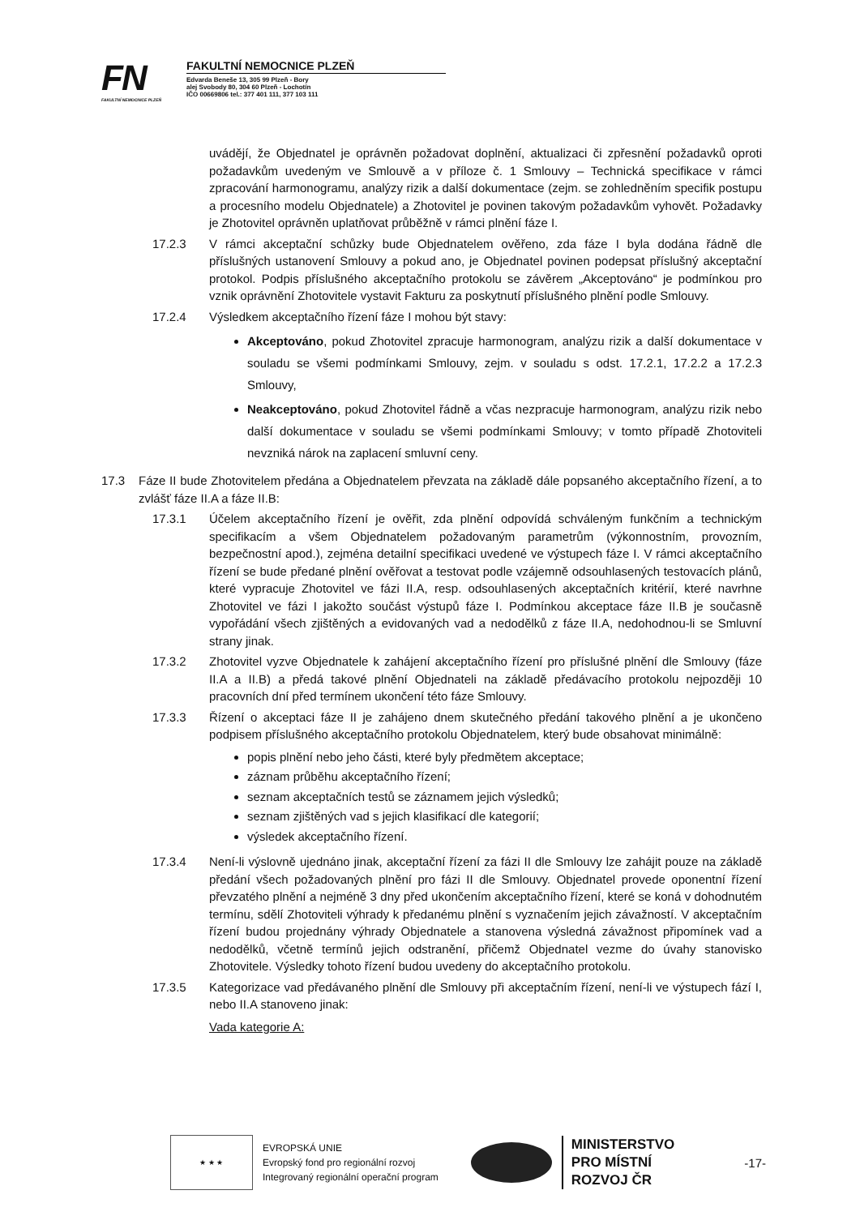FN
FAKULTNÍ NEMOCNICE PLZEŇ
FAKULTNÍ NEMOCNICE PLZEŇ
Edvarda Beneše 13, 305 99 Plzeň - Bory
alej Svobody 80, 304 60 Plzeň - Lochotín
IČO 00669806 tel.: 377 401 111, 377 103 111
uvádějí, že Objednatel je oprávněn požadovat doplnění, aktualizaci či zpřesnění požadavků oproti požadavkům uvedeným ve Smlouvě a v příloze č. 1 Smlouvy – Technická specifikace v rámci zpracování harmonogramu, analýzy rizik a další dokumentace (zejm. se zohledněním specifik postupu a procesního modelu Objednatele) a Zhotovitel je povinen takovým požadavkům vyhovět. Požadavky je Zhotovitel oprávněn uplatňovat průběžně v rámci plnění fáze I.
17.2.3 V rámci akceptační schůzky bude Objednatelem ověřeno, zda fáze I byla dodána řádně dle příslušných ustanovení Smlouvy a pokud ano, je Objednatel povinen podepsat příslušný akceptační protokol. Podpis příslušného akceptačního protokolu se závěrem „Akceptováno“ je podmínkou pro vznik oprávnění Zhotovitele vystavit Fakturu za poskytnutí příslušného plnění podle Smlouvy.
17.2.4 Výsledkem akceptačního řízení fáze I mohou být stavy:
Akceptováno, pokud Zhotovitel zpracuje harmonogram, analýzu rizik a další dokumentace v souladu se všemi podmínkami Smlouvy, zejm. v souladu s odst. 17.2.1, 17.2.2 a 17.2.3 Smlouvy,
Neakceptováno, pokud Zhotovitel řádně a včas nezpracuje harmonogram, analýzu rizik nebo další dokumentace v souladu se všemi podmínkami Smlouvy; v tomto případě Zhotoviteli nevzniká nárok na zaplacení smluvní ceny.
17.3 Fáze II bude Zhotovitelem předána a Objednatelem převzata na základě dále popsaného akceptačního řízení, a to zvlášť fáze II.A a fáze II.B:
17.3.1 Účelem akceptačního řízení je ověřit, zda plnění odpovídá schváleným funkčním a technickým specifikacím a všem Objednatelem požadovaným parametrům (výkonnostním, provozním, bezpečnostní apod.), zejména detailní specifikaci uvedené ve výstupech fáze I. V rámci akceptačního řízení se bude předané plnění ověřovat a testovat podle vzájemně odsouhlasených testovacích plánů, které vypracuje Zhotovitel ve fázi II.A, resp. odsouhlasených akceptačních kritérií, které navrhne Zhotovitel ve fázi I jakožto součást výstupů fáze I. Podmínkou akceptace fáze II.B je současně vypořádání všech zjištěných a evidovaných vad a nedodělků z fáze II.A, nedohodnou-li se Smluvní strany jinak.
17.3.2 Zhotovitel vyzve Objednatele k zahájení akceptačního řízení pro příslušné plnění dle Smlouvy (fáze II.A a II.B) a předá takové plnění Objednateli na základě předávacího protokolu nejpozději 10 pracovních dní před termínem ukončení této fáze Smlouvy.
17.3.3 Řízení o akceptaci fáze II je zahájeno dnem skutečného předání takového plnění a je ukončeno podpisem příslušného akceptačního protokolu Objednatelem, který bude obsahovat minimálně:
popis plnění nebo jeho části, které byly předmětem akceptace;
záznam průběhu akceptačního řízení;
seznam akceptačních testů se záznamem jejich výsledků;
seznam zjištěných vad s jejich klasifikací dle kategorií;
výsledek akceptačního řízení.
17.3.4 Není-li výslovně ujednáno jinak, akceptační řízení za fázi II dle Smlouvy lze zahájit pouze na základě předání všech požadovaných plnění pro fázi II dle Smlouvy. Objednatel provede oponentní řízení převzatého plnění a nejméně 3 dny před ukončením akceptačního řízení, které se koná v dohodnutém termínu, sdělí Zhotoviteli výhrady k předanému plnění s vyznačením jejich závažností. V akceptačním řízení budou projednány výhrady Objednatele a stanovena výsledná závažnost připomínek vad a nedodělků, včetně termínů jejich odstranění, přičemž Objednatel vezme do úvahy stanovisko Zhotovitele. Výsledky tohoto řízení budou uvedeny do akceptačního protokolu.
17.3.5 Kategorizace vad předávaného plnění dle Smlouvy při akceptačním řízení, není-li ve výstupech fází I, nebo II.A stanoveno jinak:
Vada kategorie A:
★ ★ ★
EVROPSKÁ UNIE
Evropský fond pro regionální rozvoj
Integrovaný regionální operační program
MINISTERSTVO
PRO MÍSTNÍ
ROZVOJ ČR
-17-